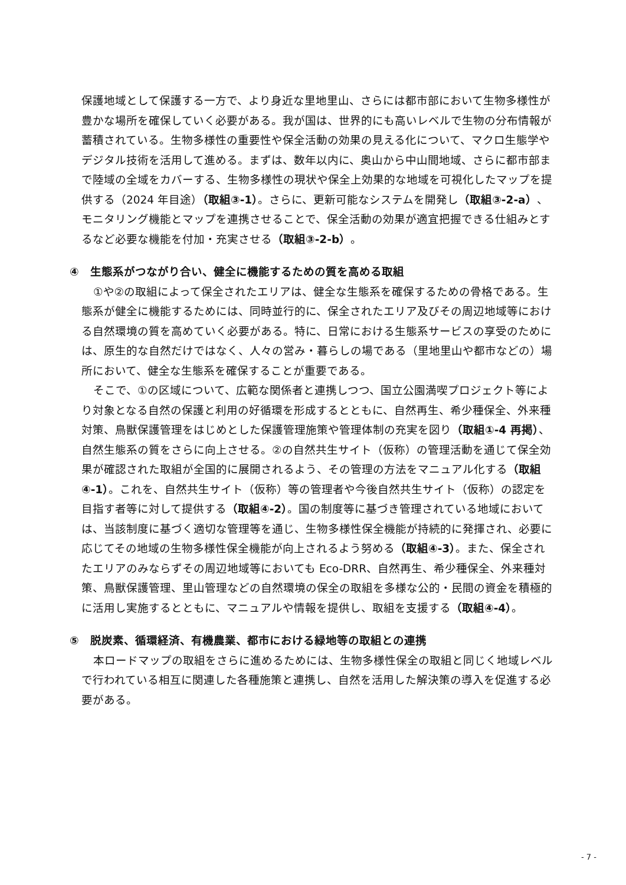保護地域として保護する一方で、より身近な里地里山、さらには都市部において生物多様性が豊かな場所を確保していく必要がある。我が国は、世界的にも高いレベルで生物の分布情報が蓄積されている。生物多様性の重要性や保全活動の効果の見える化について、マクロ生態学やデジタル技術を活用して進める。まずは、数年以内に、奥山から中山間地域、さらに都市部まで陸域の全域をカバーする、生物多様性の現状や保全上効果的な地域を可視化したマップを提供する（2024 年目途）（取組③-1）。さらに、更新可能なシステムを開発し（取組③-2-a）、モニタリング機能とマップを連携させることで、保全活動の効果が適宜把握できる仕組みとするなど必要な機能を付加・充実させる（取組③-2-b）。
④　生態系がつながり合い、健全に機能するための質を高める取組
①や②の取組によって保全されたエリアは、健全な生態系を確保するための骨格である。生態系が健全に機能するためには、同時並行的に、保全されたエリア及びその周辺地域等における自然環境の質を高めていく必要がある。特に、日常における生態系サービスの享受のためには、原生的な自然だけではなく、人々の営み・暮らしの場である（里地里山や都市などの）場所において、健全な生態系を確保することが重要である。
そこで、①の区域について、広範な関係者と連携しつつ、国立公園満喫プロジェクト等により対象となる自然の保護と利用の好循環を形成するとともに、自然再生、希少種保全、外来種対策、鳥獣保護管理をはじめとした保護管理施策や管理体制の充実を図り（取組①-4 再掲）、自然生態系の質をさらに向上させる。②の自然共生サイト（仮称）の管理活動を通じて保全効果が確認された取組が全国的に展開されるよう、その管理の方法をマニュアル化する（取組④-1）。これを、自然共生サイト（仮称）等の管理者や今後自然共生サイト（仮称）の認定を目指す者等に対して提供する（取組④-2）。国の制度等に基づき管理されている地域においては、当該制度に基づく適切な管理等を通じ、生物多様性保全機能が持続的に発揮され、必要に応じてその地域の生物多様性保全機能が向上されるよう努める（取組④-3）。また、保全されたエリアのみならずその周辺地域等においても Eco-DRR、自然再生、希少種保全、外来種対策、鳥獣保護管理、里山管理などの自然環境の保全の取組を多様な公的・民間の資金を積極的に活用し実施するとともに、マニュアルや情報を提供し、取組を支援する（取組④-4）。
⑤　脱炭素、循環経済、有機農業、都市における緑地等の取組との連携
本ロードマップの取組をさらに進めるためには、生物多様性保全の取組と同じく地域レベルで行われている相互に関連した各種施策と連携し、自然を活用した解決策の導入を促進する必要がある。
- 7 -